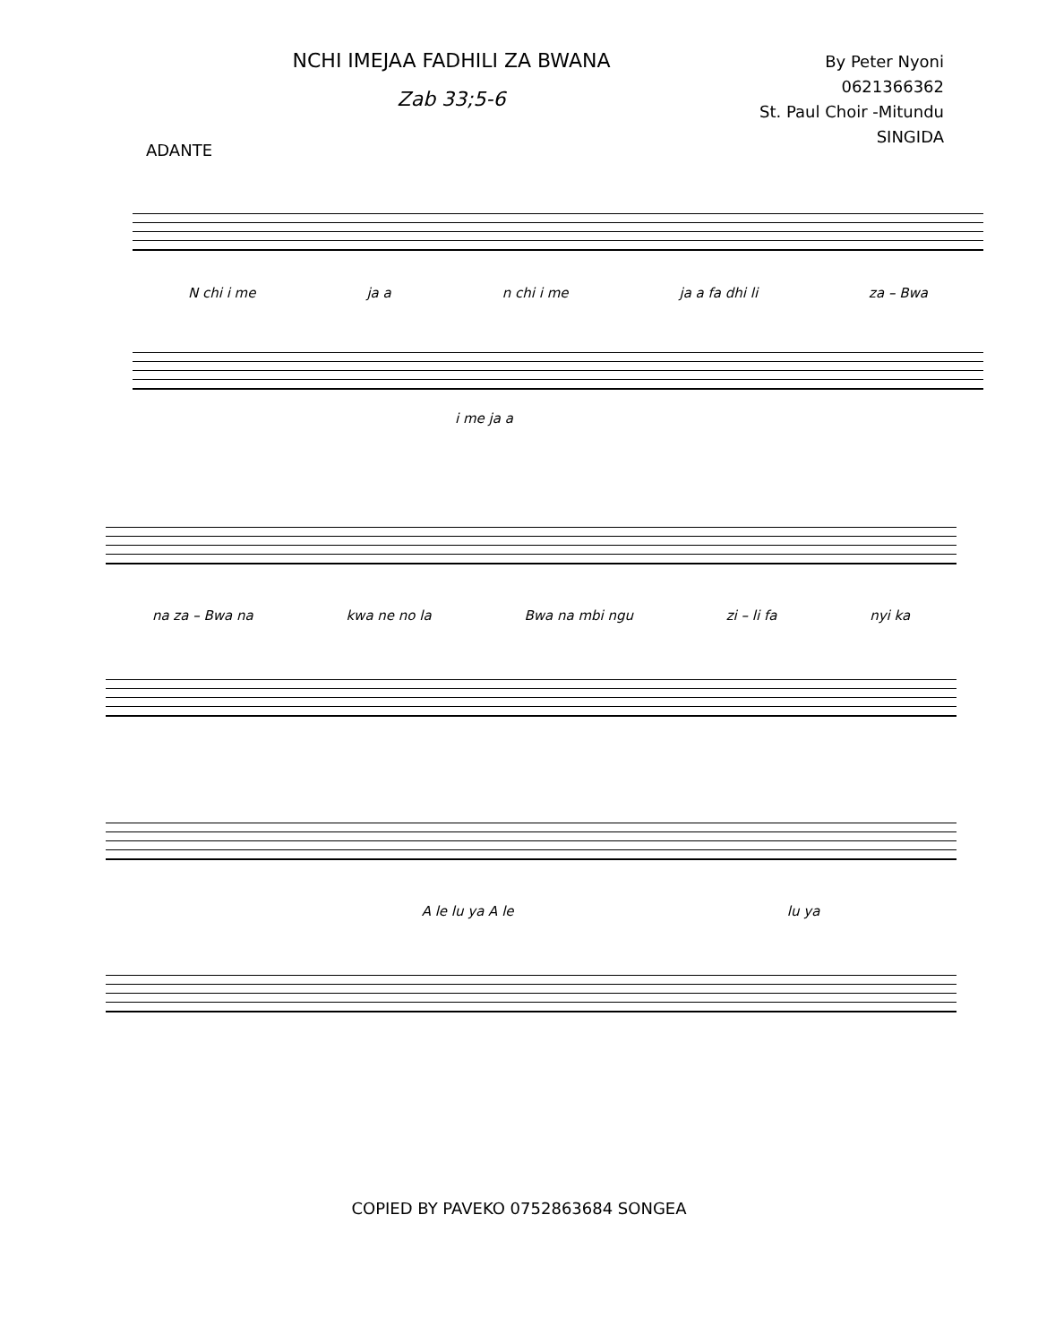NCHI IMEJAA FADHILI ZA BWANA
Zab 33;5-6
By Peter Nyoni
0621366362
St. Paul Choir -Mitundu
SINGIDA
ADANTE
N chi i me ja a n chi i me ja a fa dhi li za – Bwa
i me ja a
na za – Bwa na kwa ne no la Bwa na mbi ngu zi – li fa nyi ka
A le lu ya A le lu ya
COPIED BY PAVEKO 0752863684 SONGEA